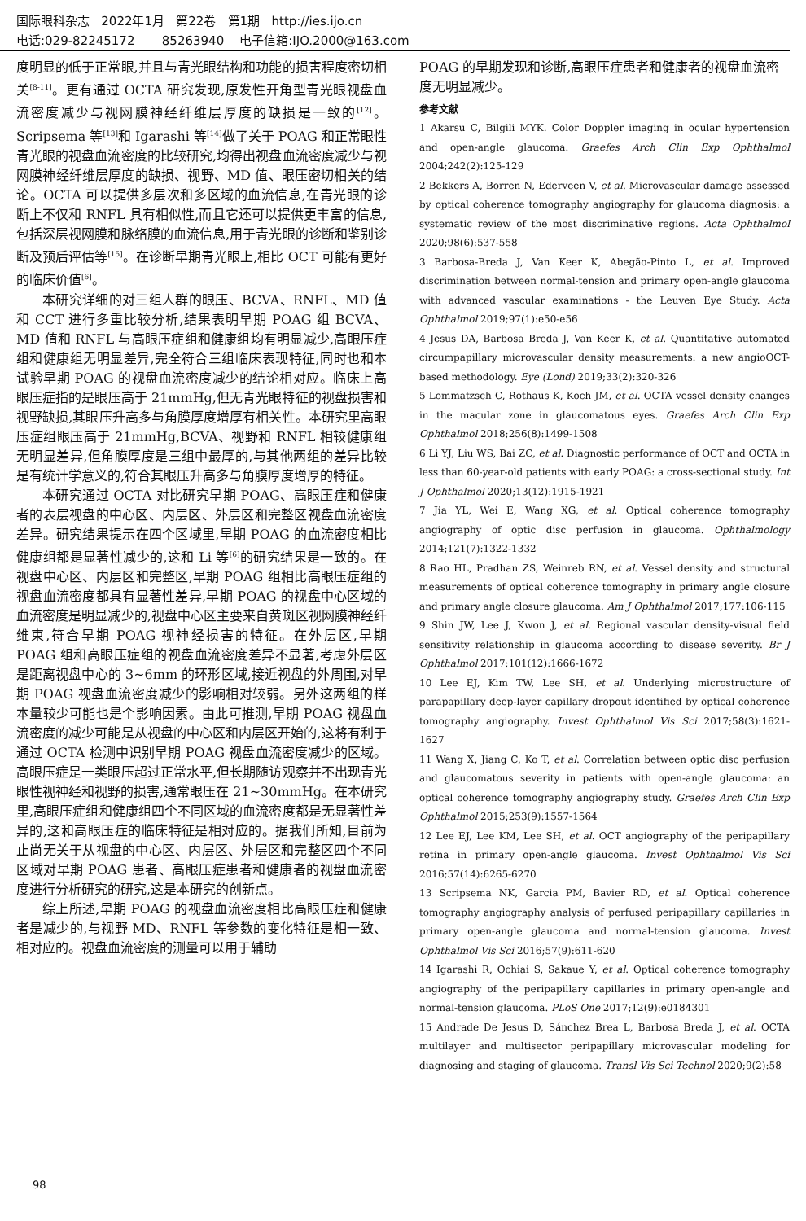国际眼科杂志 2022年1月 第22卷 第1期 http://ies.ijo.cn
电话:029-82245172 85263940 电子信箱:IJO.2000@163.com
度明显的低于正常眼,并且与青光眼结构和功能的损害程度密切相关<sup>[8-11]</sup>。更有通过 OCTA 研究发现,原发性开角型青光眼视盘血流密度减少与视网膜神经纤维层厚度的缺损是一致的<sup>[12]</sup>。Scripsema 等<sup>[13]</sup>和 Igarashi 等<sup>[14]</sup>做了关于 POAG 和正常眼性青光眼的视盘血流密度的比较研究,均得出视盘血流密度减少与视网膜神经纤维层厚度的缺损、视野、MD 值、眼压密切相关的结论。OCTA 可以提供多层次和多区域的血流信息,在青光眼的诊断上不仅和 RNFL 具有相似性,而且它还可以提供更丰富的信息,包括深层视网膜和脉络膜的血流信息,用于青光眼的诊断和鉴别诊断及预后评估等<sup>[15]</sup>。在诊断早期青光眼上,相比 OCT 可能有更好的临床价值<sup>[6]</sup>。
本研究详细的对三组人群的眼压、BCVA、RNFL、MD 值和 CCT 进行多重比较分析,结果表明早期 POAG 组 BCVA、MD 值和 RNFL 与高眼压症组和健康组均有明显减少,高眼压症组和健康组无明显差异,完全符合三组临床表现特征,同时也和本试验早期 POAG 的视盘血流密度减少的结论相对应。临床上高眼压症指的是眼压高于 21mmHg,但无青光眼特征的视盘损害和视野缺损,其眼压升高多与角膜厚度增厚有相关性。本研究里高眼压症组眼压高于 21mmHg,BCVA、视野和 RNFL 相较健康组无明显差异,但角膜厚度是三组中最厚的,与其他两组的差异比较是有统计学意义的,符合其眼压升高多与角膜厚度增厚的特征。
本研究通过 OCTA 对比研究早期 POAG、高眼压症和健康者的表层视盘的中心区、内层区、外层区和完整区视盘血流密度差异。研究结果提示在四个区域里,早期 POAG 的血流密度相比健康组都是显著性减少的,这和 Li 等<sup>[6]</sup>的研究结果是一致的。在视盘中心区、内层区和完整区,早期 POAG 组相比高眼压症组的视盘血流密度都具有显著性差异,早期 POAG 的视盘中心区域的血流密度是明显减少的,视盘中心区主要来自黄斑区视网膜神经纤维束,符合早期 POAG 视神经损害的特征。在外层区,早期 POAG 组和高眼压症组的视盘血流密度差异不显著,考虑外层区是距离视盘中心的 3~6mm 的环形区域,接近视盘的外周围,对早期 POAG 视盘血流密度减少的影响相对较弱。另外这两组的样本量较少可能也是个影响因素。由此可推测,早期 POAG 视盘血流密度的减少可能是从视盘的中心区和内层区开始的,这将有利于通过 OCTA 检测中识别早期 POAG 视盘血流密度减少的区域。高眼压症是一类眼压超过正常水平,但长期随访观察并不出现青光眼性视神经和视野的损害,通常眼压在 21~30mmHg。在本研究里,高眼压症组和健康组四个不同区域的血流密度都是无显著性差异的,这和高眼压症的临床特征是相对应的。据我们所知,目前为止尚无关于从视盘的中心区、内层区、外层区和完整区四个不同区域对早期 POAG 患者、高眼压症患者和健康者的视盘血流密度进行分析研究的研究,这是本研究的创新点。
综上所述,早期 POAG 的视盘血流密度相比高眼压症和健康者是减少的,与视野 MD、RNFL 等参数的变化特征是相一致、相对应的。视盘血流密度的测量可以用于辅助
POAG 的早期发现和诊断,高眼压症患者和健康者的视盘血流密度无明显减少。
参考文献
1 Akarsu C, Bilgili MYK. Color Doppler imaging in ocular hypertension and open-angle glaucoma. Graefes Arch Clin Exp Ophthalmol 2004;242(2):125-129
2 Bekkers A, Borren N, Ederveen V, et al. Microvascular damage assessed by optical coherence tomography angiography for glaucoma diagnosis: a systematic review of the most discriminative regions. Acta Ophthalmol 2020;98(6):537-558
3 Barbosa-Breda J, Van Keer K, Abegão-Pinto L, et al. Improved discrimination between normal-tension and primary open-angle glaucoma with advanced vascular examinations - the Leuven Eye Study. Acta Ophthalmol 2019;97(1):e50-e56
4 Jesus DA, Barbosa Breda J, Van Keer K, et al. Quantitative automated circumpapillary microvascular density measurements: a new angioOCT-based methodology. Eye (Lond) 2019;33(2):320-326
5 Lommatzsch C, Rothaus K, Koch JM, et al. OCTA vessel density changes in the macular zone in glaucomatous eyes. Graefes Arch Clin Exp Ophthalmol 2018;256(8):1499-1508
6 Li YJ, Liu WS, Bai ZC, et al. Diagnostic performance of OCT and OCTA in less than 60-year-old patients with early POAG: a cross-sectional study. Int J Ophthalmol 2020;13(12):1915-1921
7 Jia YL, Wei E, Wang XG, et al. Optical coherence tomography angiography of optic disc perfusion in glaucoma. Ophthalmology 2014;121(7):1322-1332
8 Rao HL, Pradhan ZS, Weinreb RN, et al. Vessel density and structural measurements of optical coherence tomography in primary angle closure and primary angle closure glaucoma. Am J Ophthalmol 2017;177:106-115
9 Shin JW, Lee J, Kwon J, et al. Regional vascular density-visual field sensitivity relationship in glaucoma according to disease severity. Br J Ophthalmol 2017;101(12):1666-1672
10 Lee EJ, Kim TW, Lee SH, et al. Underlying microstructure of parapapillary deep-layer capillary dropout identified by optical coherence tomography angiography. Invest Ophthalmol Vis Sci 2017;58(3):1621-1627
11 Wang X, Jiang C, Ko T, et al. Correlation between optic disc perfusion and glaucomatous severity in patients with open-angle glaucoma: an optical coherence tomography angiography study. Graefes Arch Clin Exp Ophthalmol 2015;253(9):1557-1564
12 Lee EJ, Lee KM, Lee SH, et al. OCT angiography of the peripapillary retina in primary open-angle glaucoma. Invest Ophthalmol Vis Sci 2016;57(14):6265-6270
13 Scripsema NK, Garcia PM, Bavier RD, et al. Optical coherence tomography angiography analysis of perfused peripapillary capillaries in primary open-angle glaucoma and normal-tension glaucoma. Invest Ophthalmol Vis Sci 2016;57(9):611-620
14 Igarashi R, Ochiai S, Sakaue Y, et al. Optical coherence tomography angiography of the peripapillary capillaries in primary open-angle and normal-tension glaucoma. PLoS One 2017;12(9):e0184301
15 Andrade De Jesus D, Sánchez Brea L, Barbosa Breda J, et al. OCTA multilayer and multisector peripapillary microvascular modeling for diagnosing and staging of glaucoma. Transl Vis Sci Technol 2020;9(2):58
98